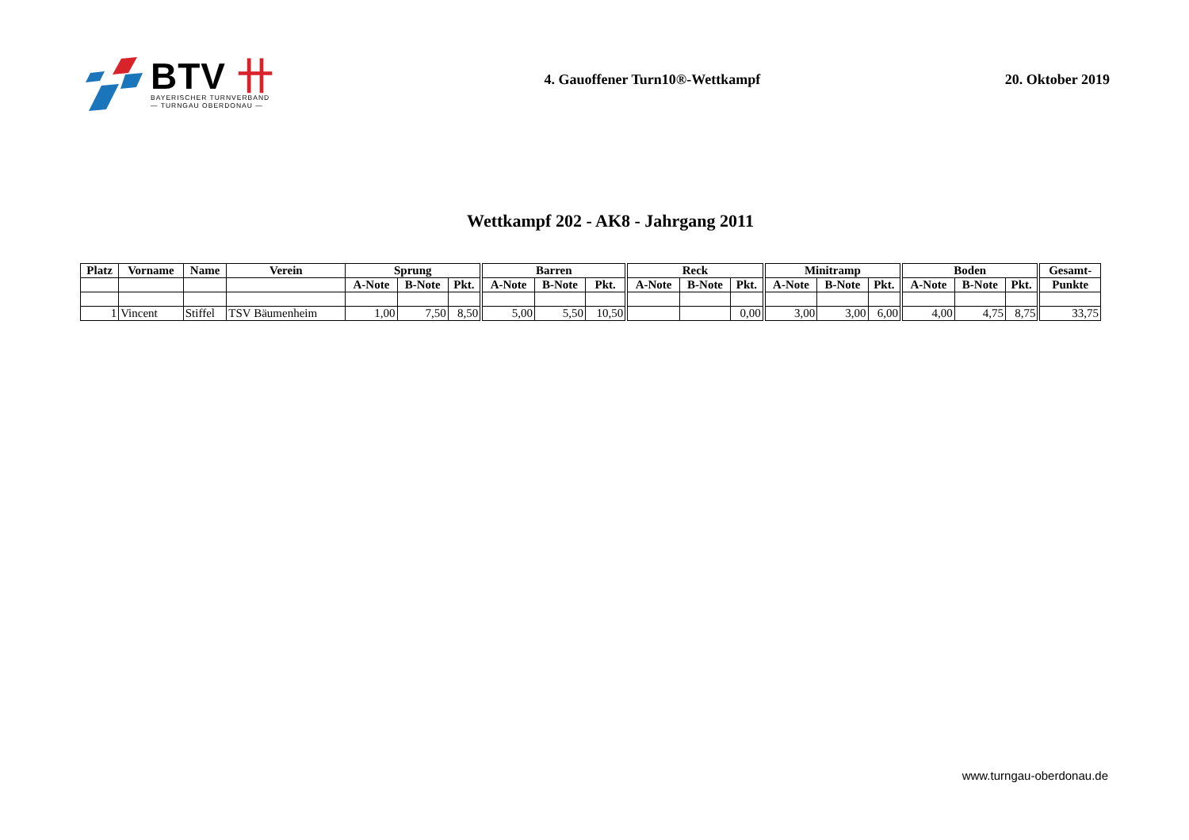BTV 卄
BAYERISCHER TURNVERBAND
— TURNGAU OBERDONAU —
4. Gauoffener Turn10®-Wettkampf
20. Oktober 2019
Wettkampf 202 - AK8 - Jahrgang 2011
| Platz | Vorname | Name | Verein | Sprung | | | Barren | | | Reck | | | Minitramp | | | Boden | | | Gesamt- |
| --- | --- | --- | --- | --- | --- | --- | --- | --- | --- | --- | --- | --- | --- | --- | --- | --- | --- | --- | --- |
| | | | | A-Note | B-Note | Pkt. | A-Note | B-Note | Pkt. | A-Note | B-Note | Pkt. | A-Note | B-Note | Pkt. | A-Note | B-Note | Pkt. | Punkte |
| 1 | Vincent | Stiffel | TSV Bäumenheim | 1,00 | 7,50 | 8,50 | 5,00 | 5,50 | 10,50 | | | 0,00 | 3,00 | 3,00 | 6,00 | 4,00 | 4,75 | 8,75 | 33,75 |
www.turngau-oberdonau.de